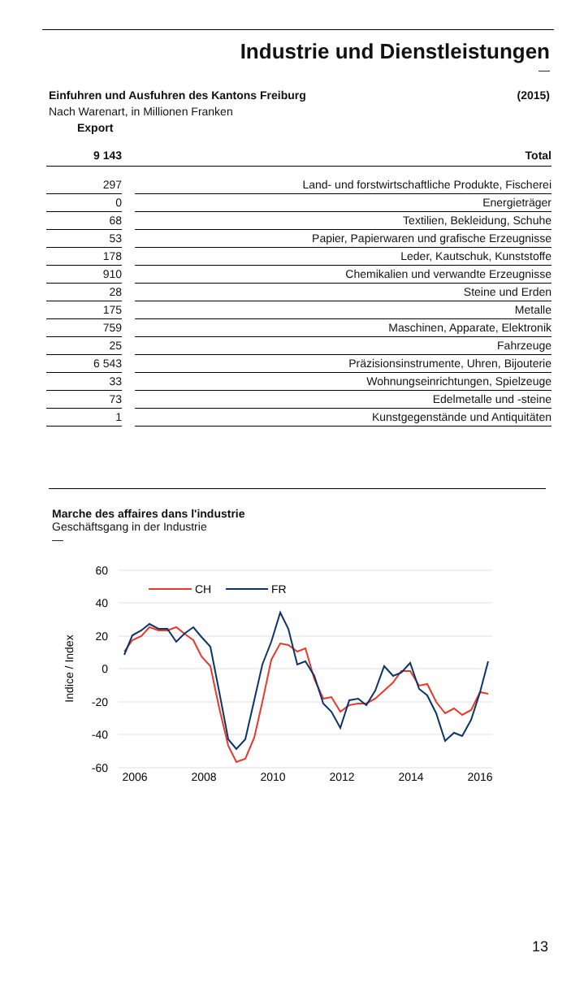Industrie und Dienstleistungen
—
Einfuhren und Ausfuhren des Kantons Freiburg (2015)
Nach Warenart, in Millionen Franken
Export
| 9 143 | | Total |
| 297 | | Land- und forstwirtschaftliche Produkte, Fischerei |
| 0 | | Energieträger |
| 68 | | Textilien, Bekleidung, Schuhe |
| 53 | | Papier, Papierwaren und grafische Erzeugnisse |
| 178 | | Leder, Kautschuk, Kunststoffe |
| 910 | | Chemikalien und verwandte Erzeugnisse |
| 28 | | Steine und Erden |
| 175 | | Metalle |
| 759 | | Maschinen, Apparate, Elektronik |
| 25 | | Fahrzeuge |
| 6 543 | | Präzisionsinstrumente, Uhren, Bijouterie |
| 33 | | Wohnungseinrichtungen, Spielzeuge |
| 73 | | Edelmetalle und -steine |
| 1 | | Kunstgegenstände und Antiquitäten |
Marche des affaires dans l'industrie
Geschäftsgang in der Industrie
—
60
40
20
0
-20
-40
-60
Indice / Index
2006
2008
2010
2012
2014
2016
CH
FR
13